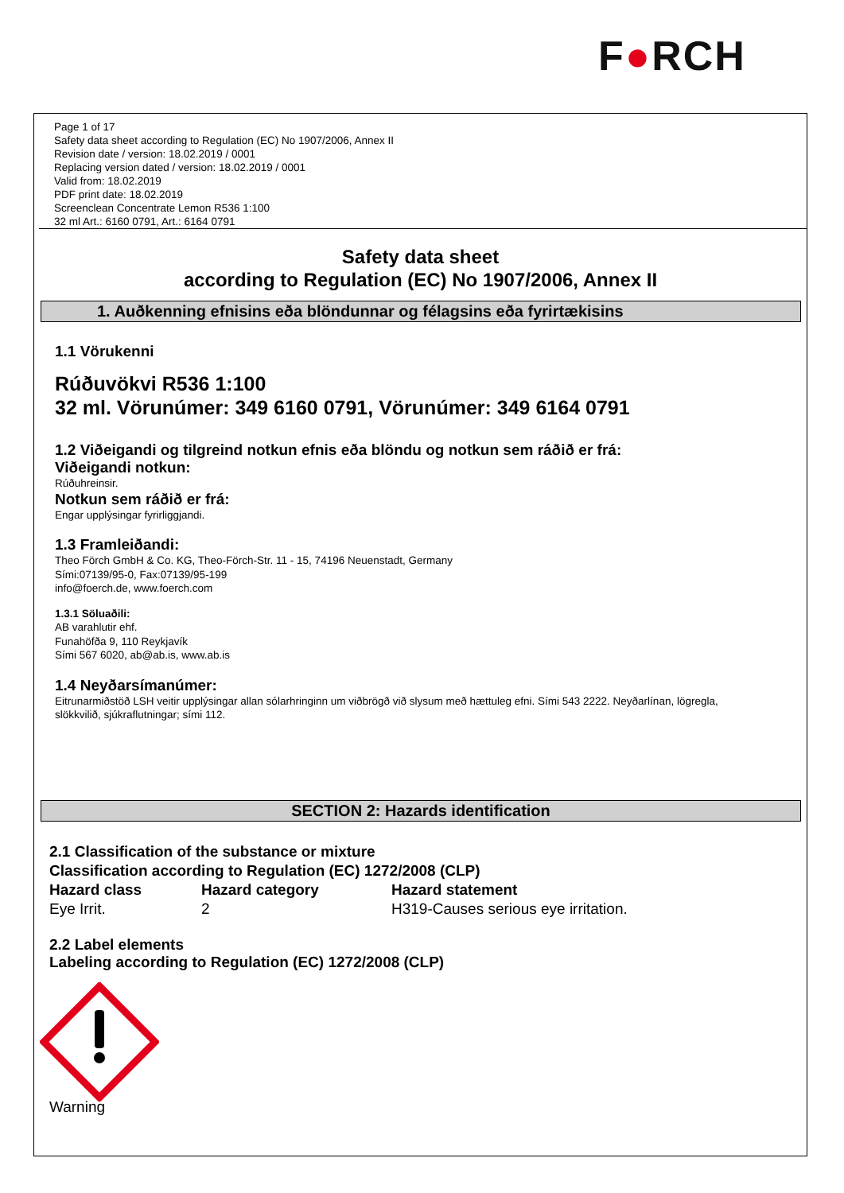F●RCH
Page 1 of 17
Safety data sheet according to Regulation (EC) No 1907/2006, Annex II
Revision date / version: 18.02.2019 / 0001
Replacing version dated / version: 18.02.2019 / 0001
Valid from: 18.02.2019
PDF print date: 18.02.2019
Screenclean Concentrate Lemon R536 1:100
32 ml Art.: 6160 0791, Art.: 6164 0791
Safety data sheet
according to Regulation (EC) No 1907/2006, Annex II
1. Auðkenning efnisins eða blöndunnar og félagsins eða fyrirtækisins
1.1 Vörukenni
Rúðuvökvi R536 1:100
32 ml. Vörunúmer: 349 6160 0791, Vörunúmer: 349 6164 0791
1.2 Viðeigandi og tilgreind notkun efnis eða blöndu og notkun sem ráðið er frá:
Viðeigandi notkun:
Rúðuhreinsir.
Notkun sem ráðið er frá:
Engar upplýsingar fyrirliggjandi.
1.3 Framleiðandi:
Theo Förch GmbH & Co. KG, Theo-Förch-Str. 11 - 15, 74196 Neuenstadt, Germany
Sími:07139/95-0, Fax:07139/95-199
info@foerch.de, www.foerch.com
1.3.1 Söluaðili:
AB varahlutir ehf.
Funahöfða 9, 110 Reykjavík
Sími 567 6020, ab@ab.is, www.ab.is
1.4 Neyðarsímanúmer:
Eitrunarmiðstöð LSH veitir upplýsingar allan sólarhringinn um viðbrögð við slysum með hættuleg efni. Sími 543 2222. Neyðarlínan, lögregla, slökkvilið, sjúkraflutningar; sími 112.
SECTION 2: Hazards identification
| 2.1 Classification of the substance or mixture | | |
| --- | --- | --- |
| Classification according to Regulation (EC) 1272/2008 (CLP) | | |
| Hazard class | Hazard category | Hazard statement |
| Eye Irrit. | 2 | H319-Causes serious eye irritation. |
2.2 Label elements
Labeling according to Regulation (EC) 1272/2008 (CLP)
Warning